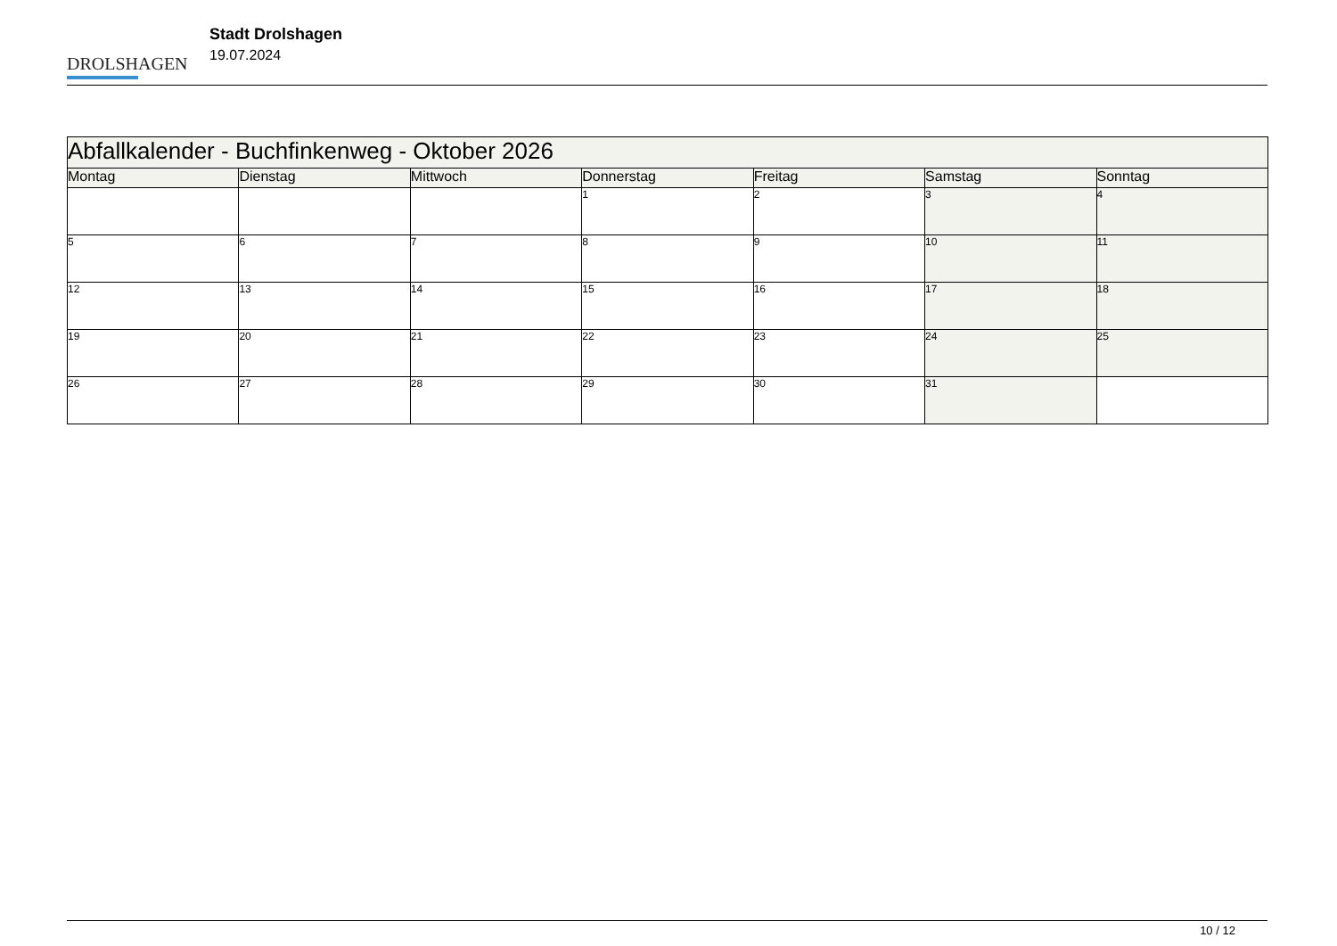DROLSHAGEN
Stadt Drolshagen
19.07.2024
| Abfallkalender - Buchfinkenweg - Oktober 2026 | | | | | | |
| Montag | Dienstag | Mittwoch | Donnerstag | Freitag | Samstag | Sonntag |
| | | | 1 | 2 | 3 | 4 |
| 5 | 6 | 7 | 8 | 9 | 10 | 11 |
| 12 | 13 | 14 | 15 | 16 | 17 | 18 |
| 19 | 20 | 21 | 22 | 23 | 24 | 25 |
| 26 | 27 | 28 | 29 | 30 | 31 | |
10 / 12